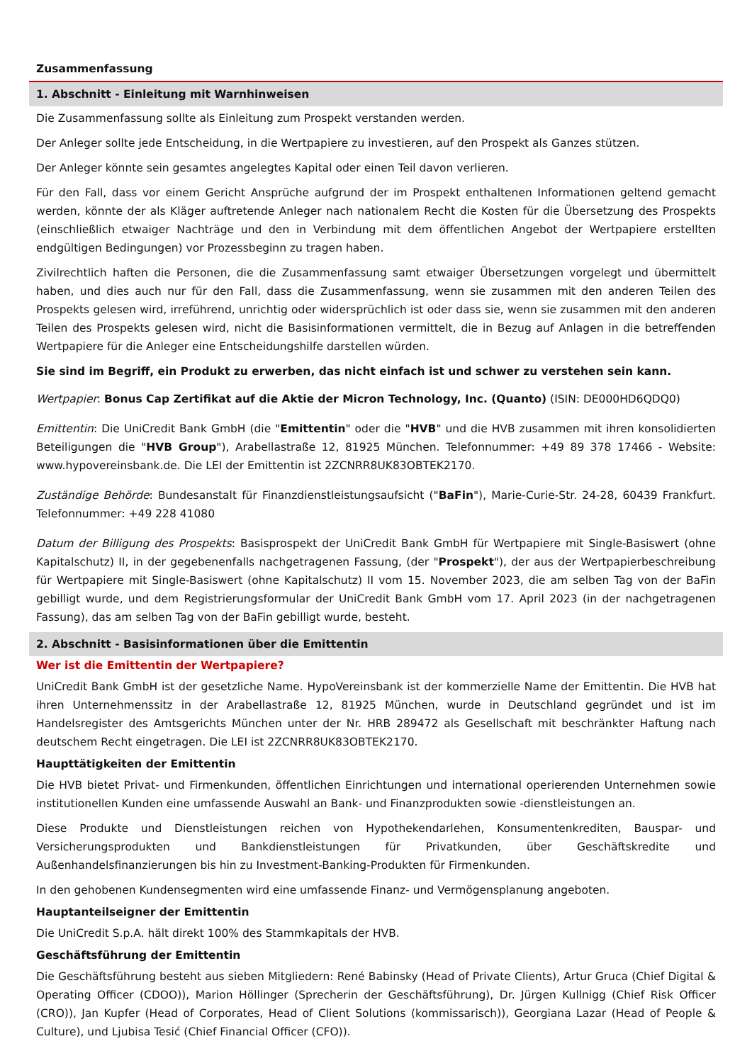Zusammenfassung
1. Abschnitt - Einleitung mit Warnhinweisen
Die Zusammenfassung sollte als Einleitung zum Prospekt verstanden werden.
Der Anleger sollte jede Entscheidung, in die Wertpapiere zu investieren, auf den Prospekt als Ganzes stützen.
Der Anleger könnte sein gesamtes angelegtes Kapital oder einen Teil davon verlieren.
Für den Fall, dass vor einem Gericht Ansprüche aufgrund der im Prospekt enthaltenen Informationen geltend gemacht werden, könnte der als Kläger auftretende Anleger nach nationalem Recht die Kosten für die Übersetzung des Prospekts (einschließlich etwaiger Nachträge und den in Verbindung mit dem öffentlichen Angebot der Wertpapiere erstellten endgültigen Bedingungen) vor Prozessbeginn zu tragen haben.
Zivilrechtlich haften die Personen, die die Zusammenfassung samt etwaiger Übersetzungen vorgelegt und übermittelt haben, und dies auch nur für den Fall, dass die Zusammenfassung, wenn sie zusammen mit den anderen Teilen des Prospekts gelesen wird, irreführend, unrichtig oder widersprüchlich ist oder dass sie, wenn sie zusammen mit den anderen Teilen des Prospekts gelesen wird, nicht die Basisinformationen vermittelt, die in Bezug auf Anlagen in die betreffenden Wertpapiere für die Anleger eine Entscheidungshilfe darstellen würden.
Sie sind im Begriff, ein Produkt zu erwerben, das nicht einfach ist und schwer zu verstehen sein kann.
Wertpapier: Bonus Cap Zertifikat auf die Aktie der Micron Technology, Inc. (Quanto) (ISIN: DE000HD6QDQ0)
Emittentin: Die UniCredit Bank GmbH (die "Emittentin" oder die "HVB" und die HVB zusammen mit ihren konsolidierten Beteiligungen die "HVB Group"), Arabellastraße 12, 81925 München. Telefonnummer: +49 89 378 17466 - Website: www.hypovereinsbank.de. Die LEI der Emittentin ist 2ZCNRR8UK83OBTEK2170.
Zuständige Behörde: Bundesanstalt für Finanzdienstleistungsaufsicht ("BaFin"), Marie-Curie-Str. 24-28, 60439 Frankfurt. Telefonnummer: +49 228 41080
Datum der Billigung des Prospekts: Basisprospekt der UniCredit Bank GmbH für Wertpapiere mit Single-Basiswert (ohne Kapitalschutz) II, in der gegebenenfalls nachgetragenen Fassung, (der "Prospekt"), der aus der Wertpapierbeschreibung für Wertpapiere mit Single-Basiswert (ohne Kapitalschutz) II vom 15. November 2023, die am selben Tag von der BaFin gebilligt wurde, und dem Registrierungsformular der UniCredit Bank GmbH vom 17. April 2023 (in der nachgetragenen Fassung), das am selben Tag von der BaFin gebilligt wurde, besteht.
2. Abschnitt - Basisinformationen über die Emittentin
Wer ist die Emittentin der Wertpapiere?
UniCredit Bank GmbH ist der gesetzliche Name. HypoVereinsbank ist der kommerzielle Name der Emittentin. Die HVB hat ihren Unternehmenssitz in der Arabellastraße 12, 81925 München, wurde in Deutschland gegründet und ist im Handelsregister des Amtsgerichts München unter der Nr. HRB 289472 als Gesellschaft mit beschränkter Haftung nach deutschem Recht eingetragen. Die LEI ist 2ZCNRR8UK83OBTEK2170.
Haupttätigkeiten der Emittentin
Die HVB bietet Privat- und Firmenkunden, öffentlichen Einrichtungen und international operierenden Unternehmen sowie institutionellen Kunden eine umfassende Auswahl an Bank- und Finanzprodukten sowie -dienstleistungen an.
Diese Produkte und Dienstleistungen reichen von Hypothekendarlehen, Konsumentenkrediten, Bauspar- und Versicherungsprodukten und Bankdienstleistungen für Privatkunden, über Geschäftskredite und Außenhandelsfinanzierungen bis hin zu Investment-Banking-Produkten für Firmenkunden.
In den gehobenen Kundensegmenten wird eine umfassende Finanz- und Vermögensplanung angeboten.
Hauptanteilseigner der Emittentin
Die UniCredit S.p.A. hält direkt 100% des Stammkapitals der HVB.
Geschäftsführung der Emittentin
Die Geschäftsführung besteht aus sieben Mitgliedern: René Babinsky (Head of Private Clients), Artur Gruca (Chief Digital & Operating Officer (CDOO)), Marion Höllinger (Sprecherin der Geschäftsführung), Dr. Jürgen Kullnigg (Chief Risk Officer (CRO)), Jan Kupfer (Head of Corporates, Head of Client Solutions (kommissarisch)), Georgiana Lazar (Head of People & Culture), und Ljubisa Tesić (Chief Financial Officer (CFO)).